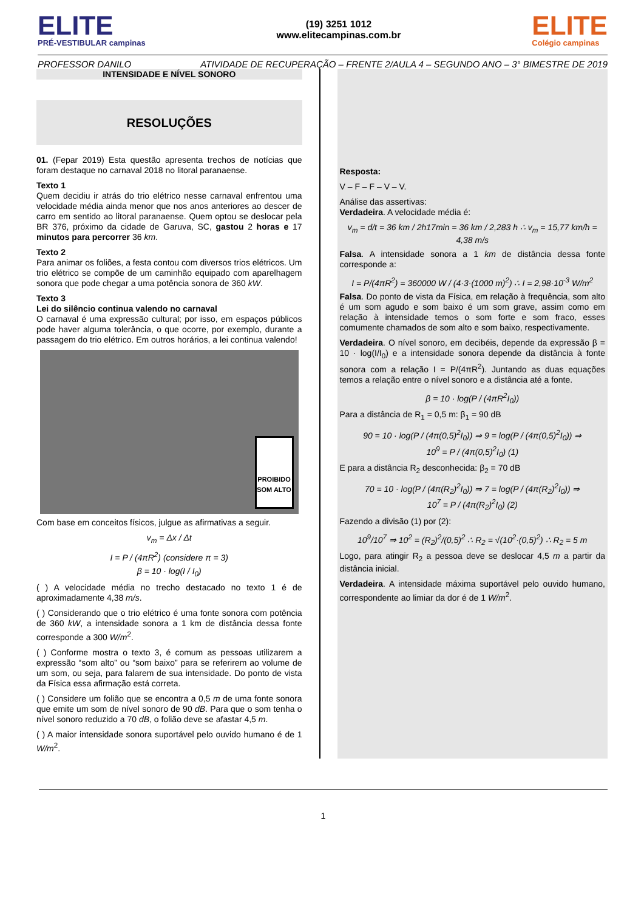ELITE
PRÉ-VESTIBULAR campinas
(19) 3251 1012
www.elitecampinas.com.br
ELITE
Colégio campinas
PROFESSOR DANILO ATIVIDADE DE RECUPERAÇÃO – FRENTE 2/AULA 4 – SEGUNDO ANO – 3° BIMESTRE DE 2019
INTENSIDADE E NÍVEL SONORO
RESOLUÇÕES
01. (Fepar 2019) Esta questão apresenta trechos de notícias que foram destaque no carnaval 2018 no litoral paranaense.
Texto 1
Quem decidiu ir atrás do trio elétrico nesse carnaval enfrentou uma velocidade média ainda menor que nos anos anteriores ao descer de carro em sentido ao litoral paranaense. Quem optou se deslocar pela BR 376, próximo da cidade de Garuva, SC, gastou 2 horas e 17 minutos para percorrer 36 km.
Texto 2
Para animar os foliões, a festa contou com diversos trios elétricos. Um trio elétrico se compõe de um caminhão equipado com aparelhagem sonora que pode chegar a uma potência sonora de 360 kW.
Texto 3
Lei do silêncio continua valendo no carnaval
O carnaval é uma expressão cultural; por isso, em espaços públicos pode haver alguma tolerância, o que ocorre, por exemplo, durante a passagem do trio elétrico. Em outros horários, a lei continua valendo!
PROIBIDO SOM ALTO
Com base em conceitos físicos, julgue as afirmativas a seguir.
v<sub>m</sub> = Δx / Δt
I = P / (4πR<sup>2</sup>) (considere π = 3)
β = 10 · log(I / I<sub>0</sub>)
( ) A velocidade média no trecho destacado no texto 1 é de aproximadamente 4,38 m/s.
( ) Considerando que o trio elétrico é uma fonte sonora com potência de 360 kW, a intensidade sonora a 1 km de distância dessa fonte corresponde a 300 W/m<sup>2</sup>.
( ) Conforme mostra o texto 3, é comum as pessoas utilizarem a expressão “som alto” ou “som baixo” para se referirem ao volume de um som, ou seja, para falarem de sua intensidade. Do ponto de vista da Física essa afirmação está correta.
( ) Considere um folião que se encontra a 0,5 m de uma fonte sonora que emite um som de nível sonoro de 90 dB. Para que o som tenha o nível sonoro reduzido a 70 dB, o folião deve se afastar 4,5 m.
( ) A maior intensidade sonora suportável pelo ouvido humano é de 1 W/m<sup>2</sup>.
Resposta:
V – F – F – V – V.
Análise das assertivas:
Verdadeira. A velocidade média é:
v<sub>m</sub> = d/t = 36 km / 2h17min = 36 km / 2,283 h ∴ v<sub>m</sub> = 15,77 km/h = 4,38 m/s
Falsa. A intensidade sonora a 1 km de distância dessa fonte corresponde a:
I = P/(4πR<sup>2</sup>) = 360000 W / (4·3·(1000 m)<sup>2</sup>) ∴ I = 2,98·10<sup>-3</sup> W/m<sup>2</sup>
Falsa. Do ponto de vista da Física, em relação à frequência, som alto é um som agudo e som baixo é um som grave, assim como em relação à intensidade temos o som forte e som fraco, esses comumente chamados de som alto e som baixo, respectivamente.
Verdadeira. O nível sonoro, em decibéis, depende da expressão β = 10 · log(I/I<sub>0</sub>) e a intensidade sonora depende da distância à fonte sonora com a relação I = P/(4πR<sup>2</sup>). Juntando as duas equações temos a relação entre o nível sonoro e a distância até a fonte.
β = 10 · log(P / (4πR<sup>2</sup>I<sub>0</sub>))
Para a distância de R<sub>1</sub> = 0,5 m: β<sub>1</sub> = 90 dB
90 = 10 · log(P / (4π(0,5)<sup>2</sup>I<sub>0</sub>)) ⇒ 9 = log(P / (4π(0,5)<sup>2</sup>I<sub>0</sub>)) ⇒
10<sup>9</sup> = P / (4π(0,5)<sup>2</sup>I<sub>0</sub>) (1)
E para a distância R<sub>2</sub> desconhecida: β<sub>2</sub> = 70 dB
70 = 10 · log(P / (4π(R<sub>2</sub>)<sup>2</sup>I<sub>0</sub>)) ⇒ 7 = log(P / (4π(R<sub>2</sub>)<sup>2</sup>I<sub>0</sub>)) ⇒
10<sup>7</sup> = P / (4π(R<sub>2</sub>)<sup>2</sup>I<sub>0</sub>) (2)
Fazendo a divisão (1) por (2):
10<sup>9</sup>/10<sup>7</sup> ⇒ 10<sup>2</sup> = (R<sub>2</sub>)<sup>2</sup>/(0,5)<sup>2</sup> ∴ R<sub>2</sub> = √(10<sup>2</sup>·(0,5)<sup>2</sup>) ∴ R<sub>2</sub> = 5 m
Logo, para atingir R<sub>2</sub> a pessoa deve se deslocar 4,5 m a partir da distância inicial.
Verdadeira. A intensidade máxima suportável pelo ouvido humano, correspondente ao limiar da dor é de 1 W/m<sup>2</sup>.
1